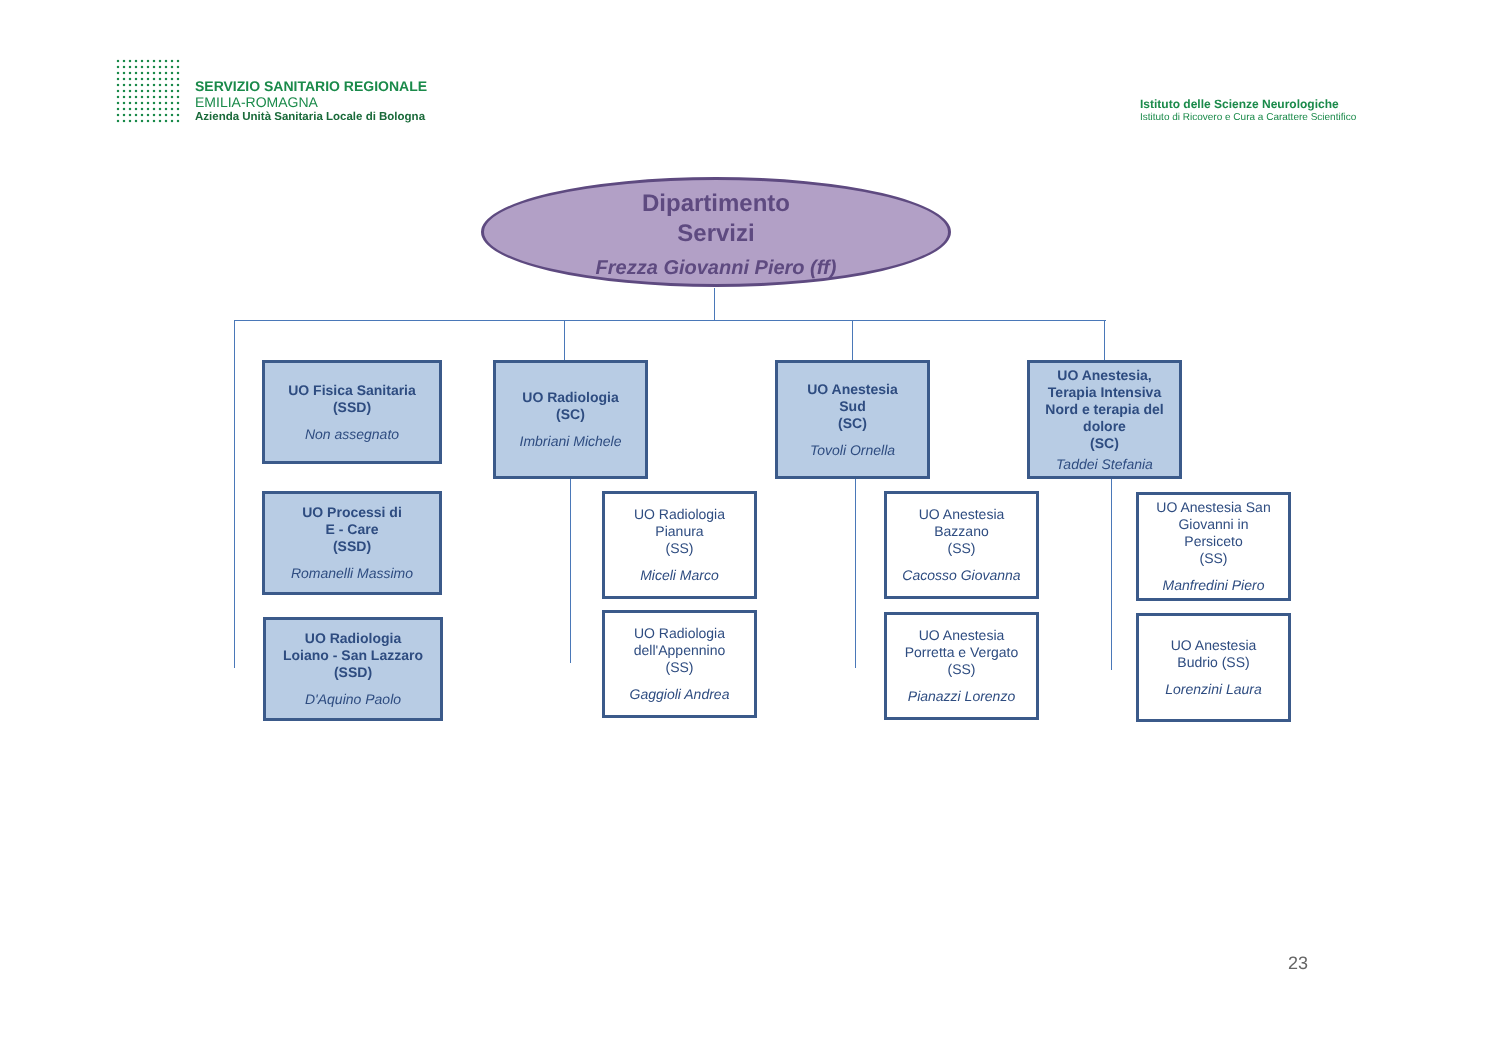SERVIZIO SANITARIO REGIONALE
EMILIA-ROMAGNA
Azienda Unità Sanitaria Locale di Bologna
Istituto delle Scienze Neurologiche
Istituto di Ricovero e Cura a Carattere Scientifico
Dipartimento
Servizi
Frezza Giovanni Piero (ff)
UO Fisica Sanitaria
(SSD)
Non assegnato
UO Processi di
E - Care
(SSD)
Romanelli Massimo
UO Radiologia
Loiano - San Lazzaro
(SSD)
D'Aquino Paolo
UO Radiologia
(SC)
Imbriani Michele
UO Radiologia
Pianura
(SS)
Miceli Marco
UO Radiologia
dell'Appennino
(SS)
Gaggioli Andrea
UO Anestesia
Sud
(SC)
Tovoli Ornella
UO Anestesia
Bazzano
(SS)
Cacosso Giovanna
UO Anestesia
Porretta e Vergato
(SS)
Pianazzi Lorenzo
UO Anestesia,
Terapia Intensiva
Nord e terapia del
dolore
(SC)
Taddei Stefania
UO Anestesia San
Giovanni in
Persiceto
(SS)
Manfredini Piero
UO Anestesia
Budrio (SS)
Lorenzini Laura
23